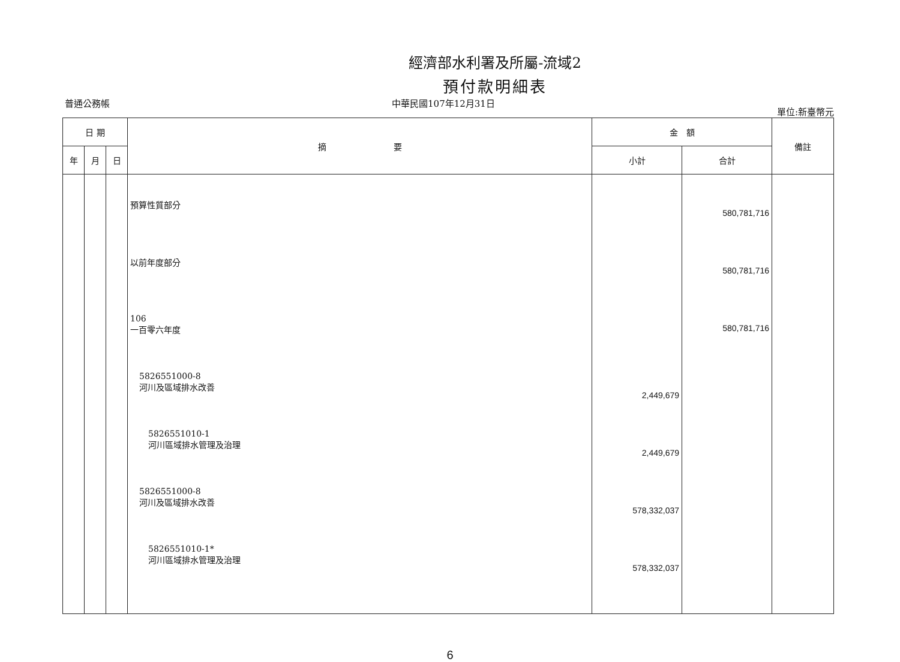經濟部水利署及所屬-流域2
預付款明細表
普通公務帳 中華民國107年12月31日 單位:新臺幣元
| 日 期 | | | 摘 要 | 金 額 | | 備註 |
| --- | --- | --- | --- | --- | --- | --- |
| 年 | 月 | 日 | | 小計 | 合計 | |
| | | | 預算性質部分 以前年度部分 106 一百零六年度 5826551000-8 河川及區域排水改善 5826551010-1 河川區域排水管理及治理 5826551000-8 河川及區域排水改善 5826551010-1* 河川區域排水管理及治理 | 2,449,679 2,449,679 578,332,037 578,332,037 | 580,781,716 580,781,716 580,781,716 | |
6